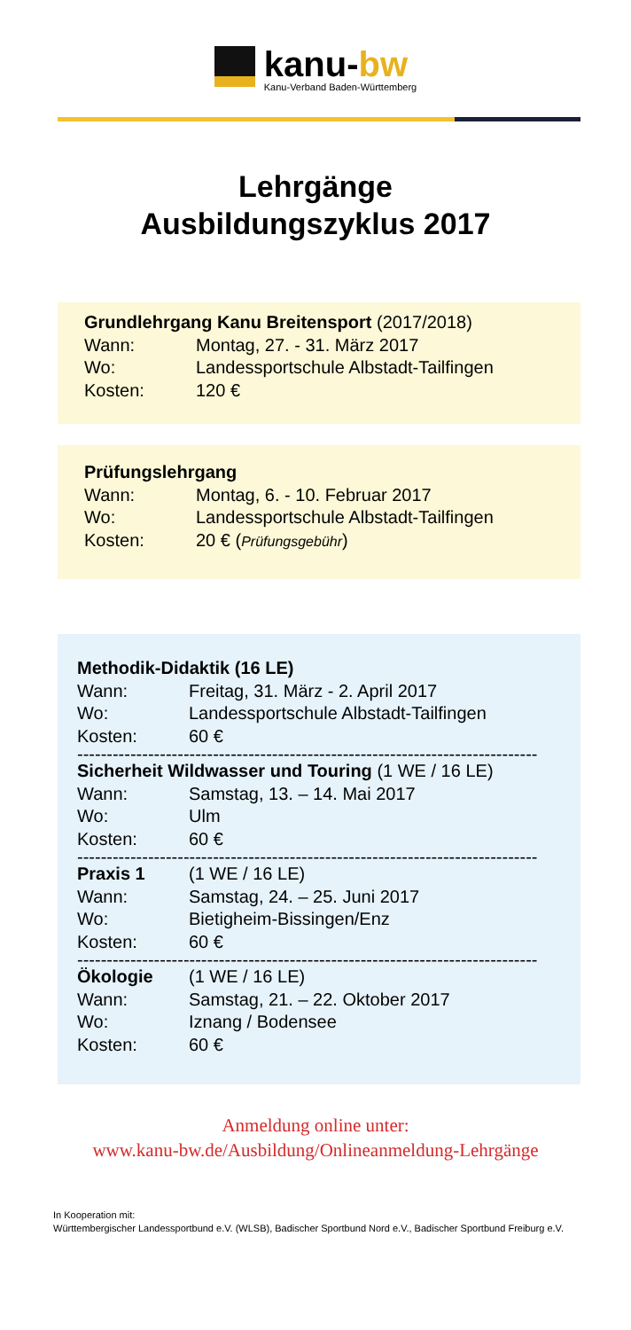kanu-bw
Kanu-Verband Baden-Württemberg
Lehrgänge
Ausbildungszyklus 2017
Grundlehrgang Kanu Breitensport (2017/2018)
Wann: Montag, 27. - 31. März 2017
Wo: Landessportschule Albstadt-Tailfingen
Kosten: 120 €
Prüfungslehrgang
Wann: Montag, 6. - 10. Februar 2017
Wo: Landessportschule Albstadt-Tailfingen
Kosten: 20 € (Prüfungsgebühr)
Methodik-Didaktik (16 LE)
Wann: Freitag, 31. März - 2. April 2017
Wo: Landessportschule Albstadt-Tailfingen
Kosten: 60 €
------------------------------------------------------------------------------
Sicherheit Wildwasser und Touring (1 WE / 16 LE)
Wann: Samstag, 13. – 14. Mai 2017
Wo: Ulm
Kosten: 60 €
------------------------------------------------------------------------------
Praxis 1 (1 WE / 16 LE)
Wann: Samstag, 24. – 25. Juni 2017
Wo: Bietigheim-Bissingen/Enz
Kosten: 60 €
------------------------------------------------------------------------------
Ökologie (1 WE / 16 LE)
Wann: Samstag, 21. – 22. Oktober 2017
Wo: Iznang / Bodensee
Kosten: 60 €
Anmeldung online unter:
www.kanu-bw.de/Ausbildung/Onlineanmeldung-Lehrgänge
In Kooperation mit:
Württembergischer Landessportbund e.V. (WLSB), Badischer Sportbund Nord e.V., Badischer Sportbund Freiburg e.V.